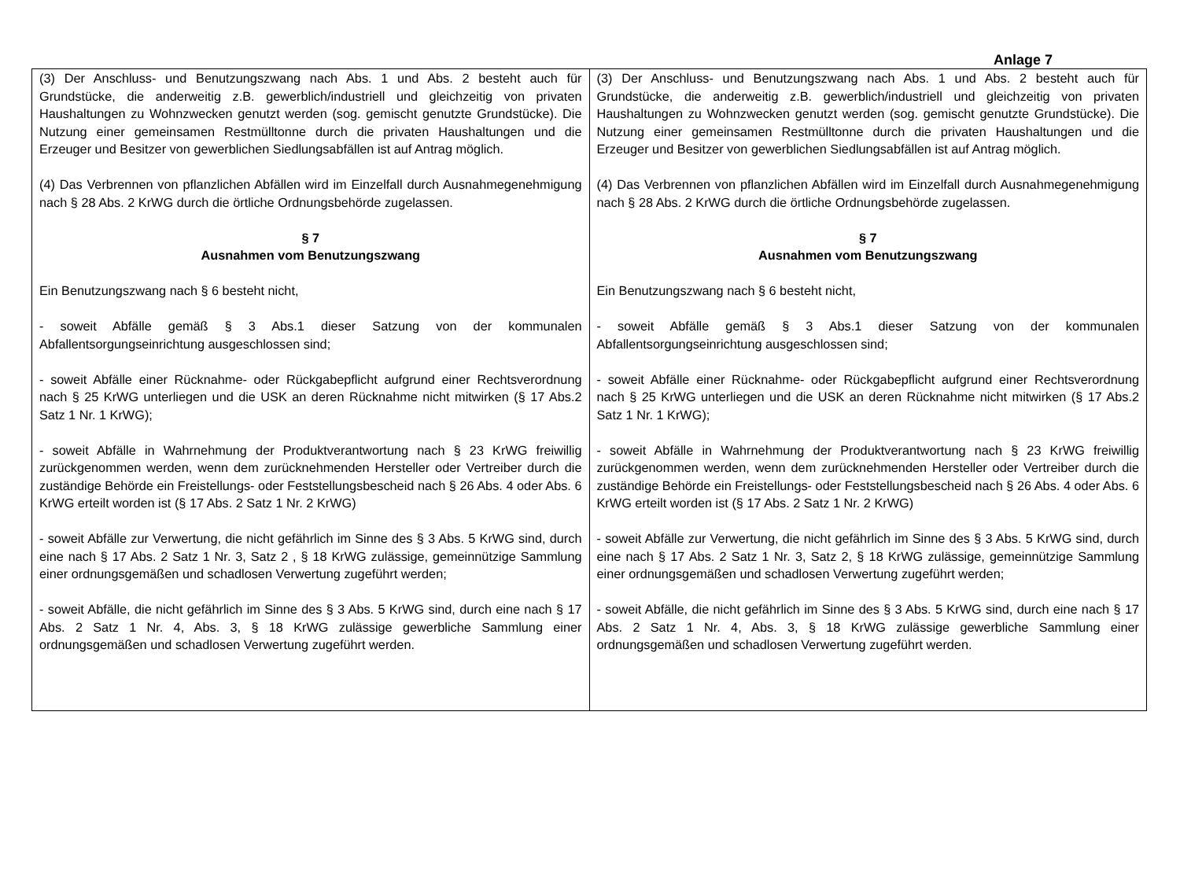Anlage 7
| (3) Der Anschluss- und Benutzungszwang nach Abs. 1 und Abs. 2 besteht auch für Grundstücke, die anderweitig z.B. gewerblich/industriell und gleichzeitig von privaten Haushaltungen zu Wohnzwecken genutzt werden (sog. gemischt genutzte Grundstücke). Die Nutzung einer gemeinsamen Restmülltonne durch die privaten Haushaltungen und die Erzeuger und Besitzer von gewerblichen Siedlungsabfällen ist auf Antrag möglich. (4) Das Verbrennen von pflanzlichen Abfällen wird im Einzelfall durch Ausnahmegenehmigung nach § 28 Abs. 2 KrWG durch die örtliche Ordnungsbehörde zugelassen. § 7 Ausnahmen vom Benutzungszwang Ein Benutzungszwang nach § 6 besteht nicht, - soweit Abfälle gemäß § 3 Abs.1 dieser Satzung von der kommunalen Abfallentsorgungseinrichtung ausgeschlossen sind; - soweit Abfälle einer Rücknahme- oder Rückgabepflicht aufgrund einer Rechtsverordnung nach § 25 KrWG unterliegen und die USK an deren Rücknahme nicht mitwirken (§ 17 Abs.2 Satz 1 Nr. 1 KrWG); - soweit Abfälle in Wahrnehmung der Produktverantwortung nach § 23 KrWG freiwillig zurückgenommen werden, wenn dem zurücknehmenden Hersteller oder Vertreiber durch die zuständige Behörde ein Freistellungs- oder Feststellungsbescheid nach § 26 Abs. 4 oder Abs. 6 KrWG erteilt worden ist (§ 17 Abs. 2 Satz 1 Nr. 2 KrWG) - soweit Abfälle zur Verwertung, die nicht gefährlich im Sinne des § 3 Abs. 5 KrWG sind, durch eine nach § 17 Abs. 2 Satz 1 Nr. 3, Satz 2 , § 18 KrWG zulässige, gemeinnützige Sammlung einer ordnungsgemäßen und schadlosen Verwertung zugeführt werden; - soweit Abfälle, die nicht gefährlich im Sinne des § 3 Abs. 5 KrWG sind, durch eine nach § 17 Abs. 2 Satz 1 Nr. 4, Abs. 3, § 18 KrWG zulässige gewerbliche Sammlung einer ordnungsgemäßen und schadlosen Verwertung zugeführt werden. | (3) Der Anschluss- und Benutzungszwang nach Abs. 1 und Abs. 2 besteht auch für Grundstücke, die anderweitig z.B. gewerblich/industriell und gleichzeitig von privaten Haushaltungen zu Wohnzwecken genutzt werden (sog. gemischt genutzte Grundstücke). Die Nutzung einer gemeinsamen Restmülltonne durch die privaten Haushaltungen und die Erzeuger und Besitzer von gewerblichen Siedlungsabfällen ist auf Antrag möglich. (4) Das Verbrennen von pflanzlichen Abfällen wird im Einzelfall durch Ausnahmegenehmigung nach § 28 Abs. 2 KrWG durch die örtliche Ordnungsbehörde zugelassen. § 7 Ausnahmen vom Benutzungszwang Ein Benutzungszwang nach § 6 besteht nicht, - soweit Abfälle gemäß § 3 Abs.1 dieser Satzung von der kommunalen Abfallentsorgungseinrichtung ausgeschlossen sind; - soweit Abfälle einer Rücknahme- oder Rückgabepflicht aufgrund einer Rechtsverordnung nach § 25 KrWG unterliegen und die USK an deren Rücknahme nicht mitwirken (§ 17 Abs.2 Satz 1 Nr. 1 KrWG); - soweit Abfälle in Wahrnehmung der Produktverantwortung nach § 23 KrWG freiwillig zurückgenommen werden, wenn dem zurücknehmenden Hersteller oder Vertreiber durch die zuständige Behörde ein Freistellungs- oder Feststellungsbescheid nach § 26 Abs. 4 oder Abs. 6 KrWG erteilt worden ist (§ 17 Abs. 2 Satz 1 Nr. 2 KrWG) - soweit Abfälle zur Verwertung, die nicht gefährlich im Sinne des § 3 Abs. 5 KrWG sind, durch eine nach § 17 Abs. 2 Satz 1 Nr. 3, Satz 2, § 18 KrWG zulässige, gemeinnützige Sammlung einer ordnungsgemäßen und schadlosen Verwertung zugeführt werden; - soweit Abfälle, die nicht gefährlich im Sinne des § 3 Abs. 5 KrWG sind, durch eine nach § 17 Abs. 2 Satz 1 Nr. 4, Abs. 3, § 18 KrWG zulässige gewerbliche Sammlung einer ordnungsgemäßen und schadlosen Verwertung zugeführt werden. |